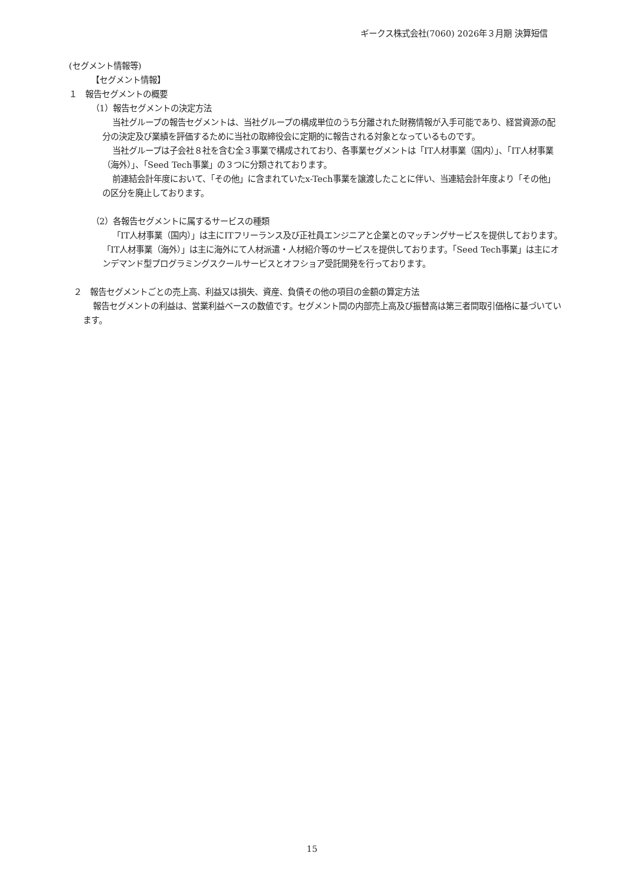ギークス株式会社(7060) 2026年３月期 決算短信
(セグメント情報等)
【セグメント情報】
１　報告セグメントの概要
（1）報告セグメントの決定方法
当社グループの報告セグメントは、当社グループの構成単位のうち分離された財務情報が入手可能であり、経営資源の配分の決定及び業績を評価するために当社の取締役会に定期的に報告される対象となっているものです。
当社グループは子会社８社を含む全３事業で構成されており、各事業セグメントは「IT人材事業（国内）」、「IT人材事業（海外）」、「Seed Tech事業」の３つに分類されております。
前連結会計年度において、「その他」に含まれていたx-Tech事業を譲渡したことに伴い、当連結会計年度より「その他」の区分を廃止しております。
（2）各報告セグメントに属するサービスの種類
「IT人材事業（国内）」は主にITフリーランス及び正社員エンジニアと企業とのマッチングサービスを提供しております。「IT人材事業（海外）」は主に海外にて人材派遣・人材紹介等のサービスを提供しております。「Seed Tech事業」は主にオンデマンド型プログラミングスクールサービスとオフショア受託開発を行っております。
２　報告セグメントごとの売上高、利益又は損失、資産、負債その他の項目の金額の算定方法
報告セグメントの利益は、営業利益ベースの数値です。セグメント間の内部売上高及び振替高は第三者間取引価格に基づいています。
15